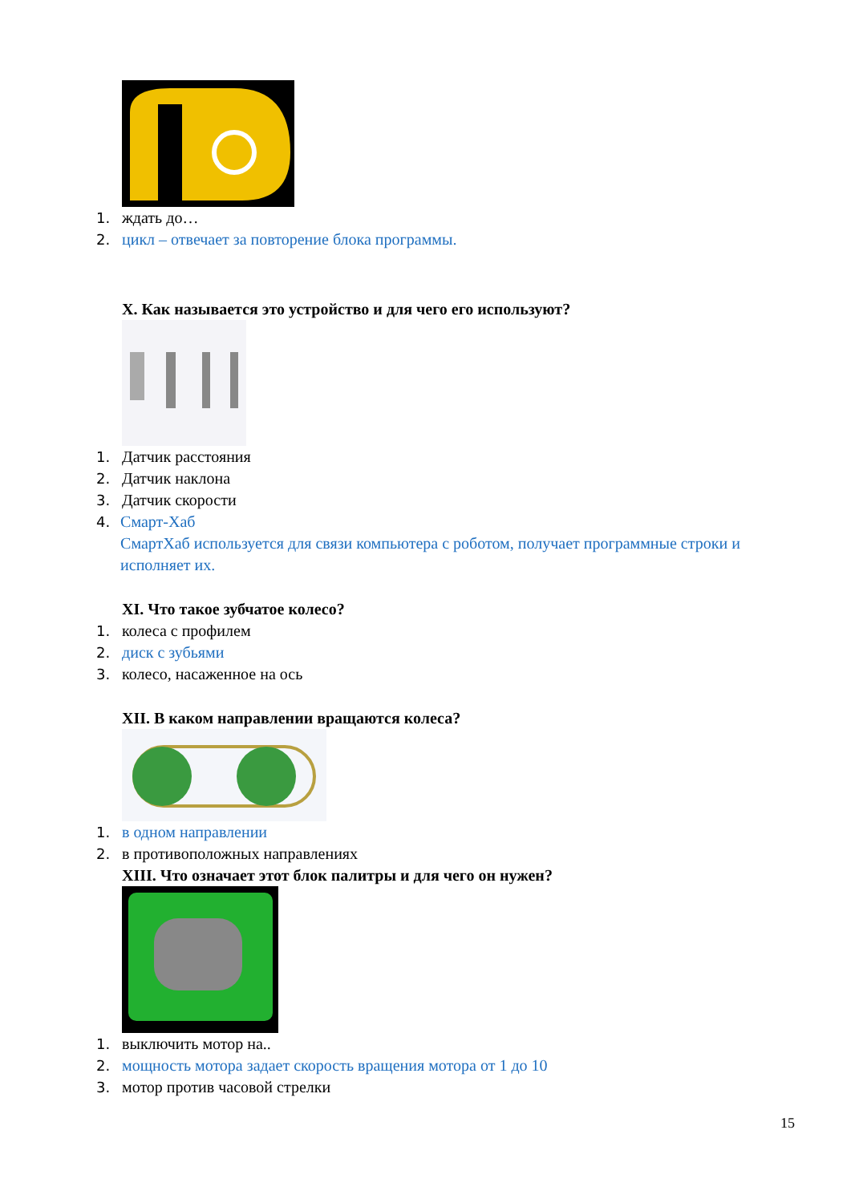1. ждать до…
2. цикл – отвечает за повторение блока программы.
X. Как называется это устройство и для чего его используют?
1. Датчик расстояния
2. Датчик наклона
3. Датчик скорости
4. Смарт-Хаб
СмартХаб используется для связи компьютера с роботом, получает программные строки и исполняет их.
XI. Что такое зубчатое колесо?
1. колеса с профилем
2. диск с зубьями
3. колесо, насаженное на ось
XII. В каком направлении вращаются колеса?
1. в одном направлении
2. в противоположных направлениях
XIII. Что означает этот блок палитры и для чего он нужен?
1. выключить мотор на..
2. мощность мотора задает скорость вращения мотора от 1 до 10
3. мотор против часовой стрелки
15